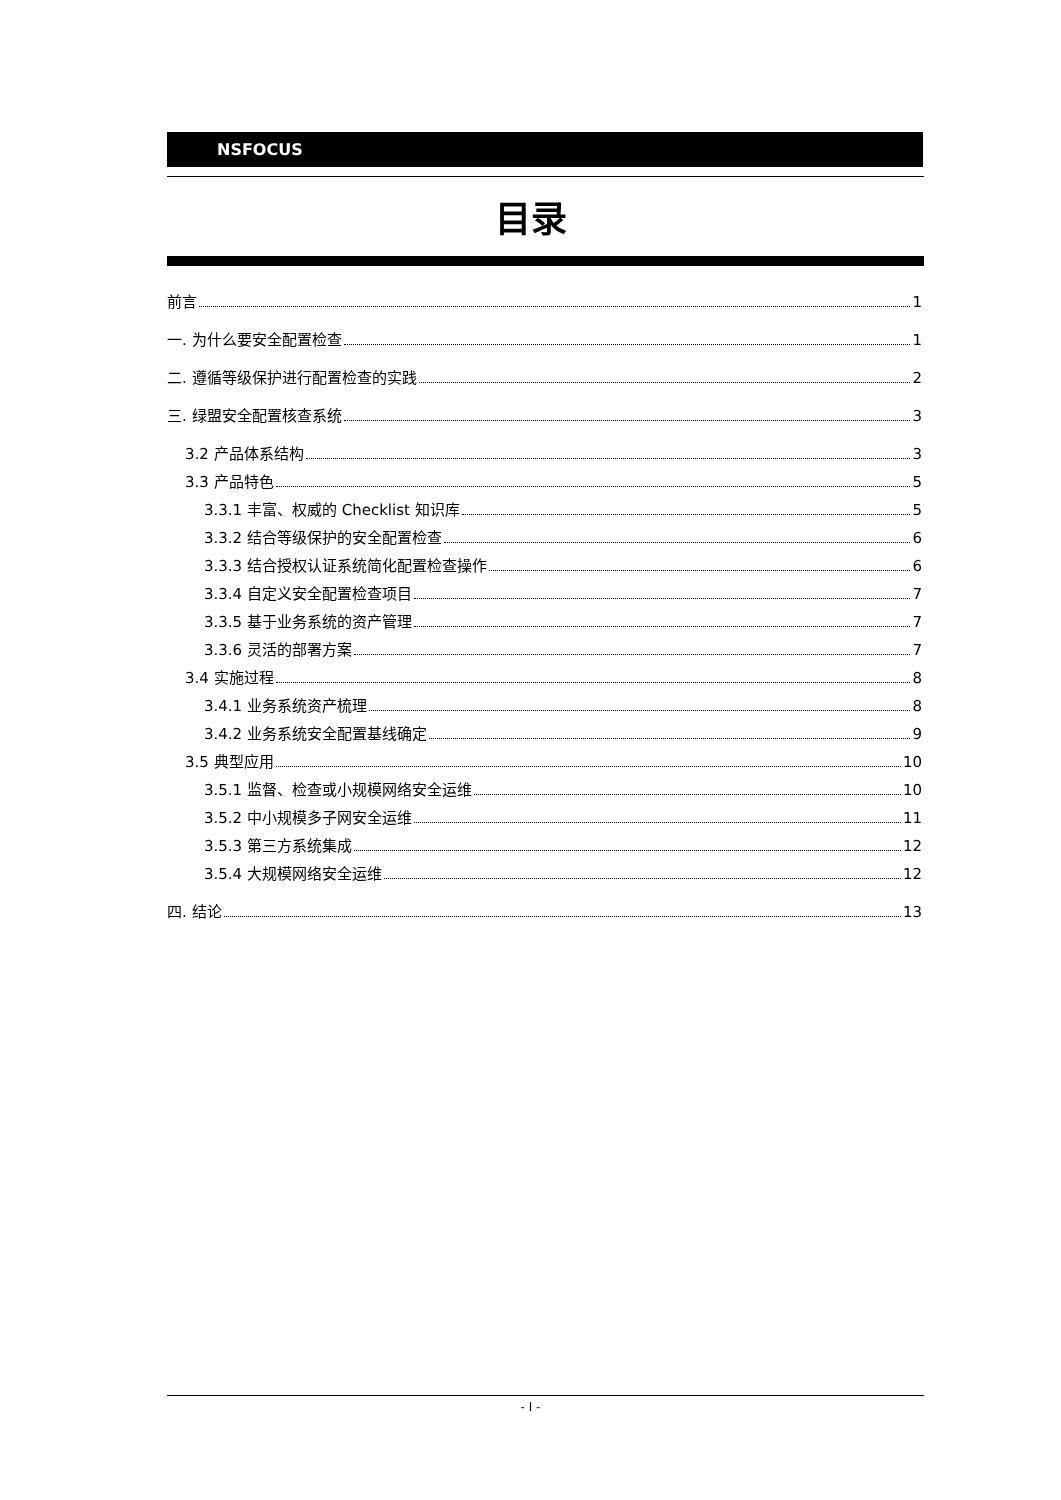NSFOCUS
目录
前言 1
一. 为什么要安全配置检查 1
二. 遵循等级保护进行配置检查的实践 2
三. 绿盟安全配置核查系统 3
3.2 产品体系结构 3
3.3 产品特色 5
3.3.1 丰富、权威的 Checklist 知识库 5
3.3.2 结合等级保护的安全配置检查 6
3.3.3 结合授权认证系统简化配置检查操作 6
3.3.4 自定义安全配置检查项目 7
3.3.5 基于业务系统的资产管理 7
3.3.6 灵活的部署方案 7
3.4 实施过程 8
3.4.1 业务系统资产梳理 8
3.4.2 业务系统安全配置基线确定 9
3.5 典型应用 10
3.5.1 监督、检查或小规模网络安全运维 10
3.5.2 中小规模多子网安全运维 11
3.5.3 第三方系统集成 12
3.5.4 大规模网络安全运维 12
四. 结论 13
- I -